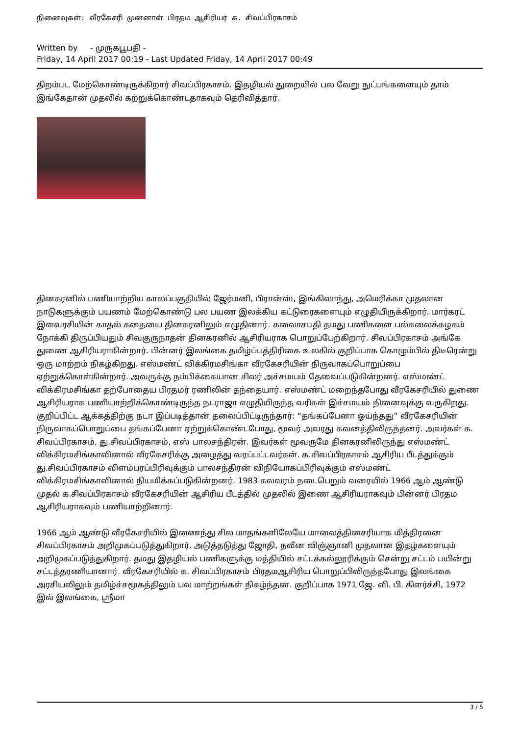நினைவுகள்: வீரகேசரி முன்னாள் பிரதம ஆசிரியர் க. சிவப்பிரகாசம்
Written by - முருகபூபதி -
Friday, 14 April 2017 00:19 - Last Updated Friday, 14 April 2017 00:49
திறம்பட மேற்கொண்டிருக்கிறார் சிவப்பிரகாசம். இதழியல் துறையில் பல வேறு நுட்பங்களையும் தாம் இங்கேதான் முதலில் கற்றுக்கொண்டதாகவும் தெரிவித்தார்.
தினகரனில் பணியாற்றிய காலப்பகுதியில் ஜேர்மனி, பிரான்ஸ், இங்கிலாந்து, அமெரிக்கா முதலான நாடுகளுக்கும் பயணம் மேற்கொண்டு பல பயண இலக்கிய கட்டுரைகளையும் எழுதியிருக்கிறார். மார்கரட் இளவரசியின் காதல் கதையை தினகரனிலும் எழுதினார். கலைாசபதி தமது பணிகளை பல்கலைக்கழகம் நோக்கி திருப்பியதும் சிவகுருநாதன் தினகரனில் ஆசிரியராக பொறுப்பேற்கிறார். சிவப்பிரகாசம் அங்கே துணை ஆசிரியராகின்றார். பின்னர் இலங்கை தமிழ்ப்பத்திரிகை உலகில் குறிப்பாக கொழும்பில் திடீரென்று ஒரு மாற்றம் நிகழ்கிறது. எஸ்மண்ட் விக்கிரமசிங்கா வீரகேசரியின் நிருவாகப்பொறுப்பை ஏற்றுக்கொள்கின்றார். அவருக்கு நம்பிக்கையான சிலர் அச்சமயம் தேவைப்படுகின்றனர். எஸ்மண்ட் விக்கிரமசிங்கா தற்போதைய பிரதமர் ரணிலின் தந்தையார். எஸ்மண்ட் மறைந்தபோது வீரகேசரியில் துணை ஆசிரியராக பணியாற்றிக்கொண்டிருந்த நடராஜா எழுதியிருந்த வரிகள் இச்சமயம் நினைவுக்கு வருகிறது. குறிப்பிட்ட ஆக்கத்திற்கு நடா இப்படித்தான் தலைப்பிட்டிருந்தார்: “தங்கப்பேனா ஓய்ந்தது” வீரகேசரியின் நிருவாகப்பொறுப்பை தங்கப்பேனா ஏற்றுக்கொண்டபோது, மூவர் அவரது கவனத்திலிருந்தனர். அவர்கள் க. சிவப்பிரகாசம், து.சிவப்பிரகாசம், எஸ் பாலசந்திரன். இவர்கள் மூவருமே தினகரனிலிருந்து எஸ்மண்ட் விக்கிரமசிங்காவினால் வீரகேசரிக்கு அழைத்து வரப்பட்டவர்கள். க.சிவப்பிரகாசம் ஆசிரிய பீடத்துக்கும் து.சிவப்பிரகாசம் விளம்பரப்பிரிவுக்கும் பாலசந்திரன் விநியோகப்பிரிவுக்கும் எஸ்மண்ட் விக்கிரமசிங்காவினால் நியமிக்கப்படுகின்றனர். 1983 கலவரம் நடைபெறும் வரையில் 1966 ஆம் ஆண்டு முதல் க.சிவப்பிரகாசம் வீரகேசரியின் ஆசிரிய பீடத்தில் முதலில் இணை ஆசிரியராகவும் பின்னர் பிரதம ஆசிரியராகவும் பணியாற்றினார்.
1966 ஆம் ஆண்டு வீரகேசரியில் இணைந்து சில மாதங்களிலேயே மாலைத்தினசரியாக மித்திரனை சிவப்பிரகாசம் அறிமுகப்படுத்துகிறார். அடுத்தடுத்து ஜோதி, நவீன விஞ்ஞானி முதலான இதழ்களையும் அறிமுகப்படுத்துகிறார். தமது இதழியல் பணிகளுக்கு மத்தியில் சட்டக்கல்லூரிக்கும் சென்று சட்டம் பயின்று சட்டத்தரணியானார். வீரகேசரியில் க. சிவப்பிரகாசம் பிரதமஆசிரிய பொறுப்பிலிருந்தபோது இலங்கை அரசியலிலும் தமிழ்ச்சமூகத்திலும் பல மாற்றங்கள் நிகழ்ந்தன. குறிப்பாக 1971 ஜே. வி. பி. கிளர்ச்சி, 1972 இல் இலங்கை, ஸ்ரீமா
3 / 5